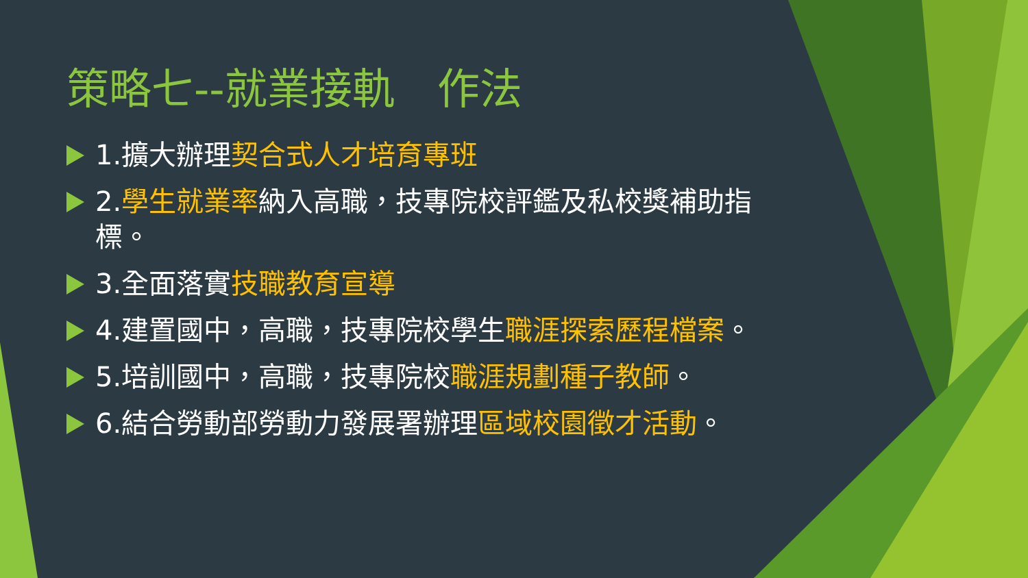策略七--就業接軌　作法
1.擴大辦理契合式人才培育專班
2.學生就業率納入高職，技專院校評鑑及私校獎補助指標。
3.全面落實技職教育宣導
4.建置國中，高職，技專院校學生職涯探索歷程檔案。
5.培訓國中，高職，技專院校職涯規劃種子教師。
6.結合勞動部勞動力發展署辦理區域校園徵才活動。